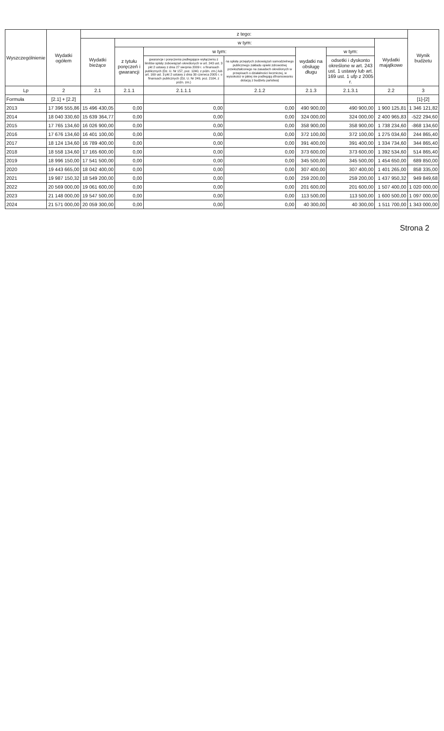| Wyszczególnienie | Wydatki ogółem | z tego: | | | | | | | Wynik budżetu |
| --- | --- | --- | --- | --- | --- | --- | --- | --- | --- |
| | | Wydatki bieżące | w tym: | | | | | Wydatki majątkowe | |
| | | | z tytułu poręczeń i gwarancji | w tym: | | wydatki na obsługę długu | w tym: | | |
| | | | | gwarancje i poręczenia podlegające wyłączeniu z limitów spłaty zobowiązań określonych w art. 243 ust. 3 pkt 2 ustawy z dnia 27 sierpnia 2009 r. o finansach publicznych (Dz. U. Nr 157, poz. 1240, z późn. zm.) lub art. 169 ust. 3 pkt 2 ustawy z dnia 30 czerwca 2005 r. o finansach publicznych (Dz. U. Nr 249, poz. 2104, z późn. zm.) | na spłatę przejętych zobowiązań samodzielnego publicznego zakładu opieki zdrowotnej przekształconego na zasadach określonych w przepisach o działalności leczniczej, w wysokości w jakiej nie podlegają sfinansowaniu dotacją z budżetu państwa) | | odsetki i dyskonto określone w art. 243 ust. 1 ustawy lub art. 169 ust. 1 ufp z 2005 r. | | |
| Lp | 2 | 2.1 | 2.1.1 | 2.1.1.1 | 2.1.2 | 2.1.3 | 2.1.3.1 | 2.2 | 3 |
| Formuła | [2.1] + [2.2] | | | | | | | | [1]-[2] |
| 2013 | 17 396 555,86 | 15 496 430,05 | 0,00 | 0,00 | 0,00 | 490 900,00 | 490 900,00 | 1 900 125,81 | 1 346 121,82 |
| 2014 | 18 040 330,60 | 15 639 364,77 | 0,00 | 0,00 | 0,00 | 324 000,00 | 324 000,00 | 2 400 965,83 | -522 294,60 |
| 2015 | 17 765 134,60 | 16 026 900,00 | 0,00 | 0,00 | 0,00 | 358 900,00 | 358 900,00 | 1 738 234,60 | -868 134,60 |
| 2016 | 17 676 134,60 | 16 401 100,00 | 0,00 | 0,00 | 0,00 | 372 100,00 | 372 100,00 | 1 275 034,60 | 244 865,40 |
| 2017 | 18 124 134,60 | 16 789 400,00 | 0,00 | 0,00 | 0,00 | 391 400,00 | 391 400,00 | 1 334 734,60 | 344 865,40 |
| 2018 | 18 558 134,60 | 17 165 600,00 | 0,00 | 0,00 | 0,00 | 373 600,00 | 373 600,00 | 1 392 534,60 | 514 865,40 |
| 2019 | 18 996 150,00 | 17 541 500,00 | 0,00 | 0,00 | 0,00 | 345 500,00 | 345 500,00 | 1 454 650,00 | 689 850,00 |
| 2020 | 19 443 665,00 | 18 042 400,00 | 0,00 | 0,00 | 0,00 | 307 400,00 | 307 400,00 | 1 401 265,00 | 858 335,00 |
| 2021 | 19 987 150,32 | 18 549 200,00 | 0,00 | 0,00 | 0,00 | 259 200,00 | 259 200,00 | 1 437 950,32 | 949 849,68 |
| 2022 | 20 569 000,00 | 19 061 600,00 | 0,00 | 0,00 | 0,00 | 201 600,00 | 201 600,00 | 1 507 400,00 | 1 020 000,00 |
| 2023 | 21 148 000,00 | 19 547 500,00 | 0,00 | 0,00 | 0,00 | 113 500,00 | 113 500,00 | 1 600 500,00 | 1 097 000,00 |
| 2024 | 21 571 000,00 | 20 059 300,00 | 0,00 | 0,00 | 0,00 | 40 300,00 | 40 300,00 | 1 511 700,00 | 1 343 000,00 |
Strona 2